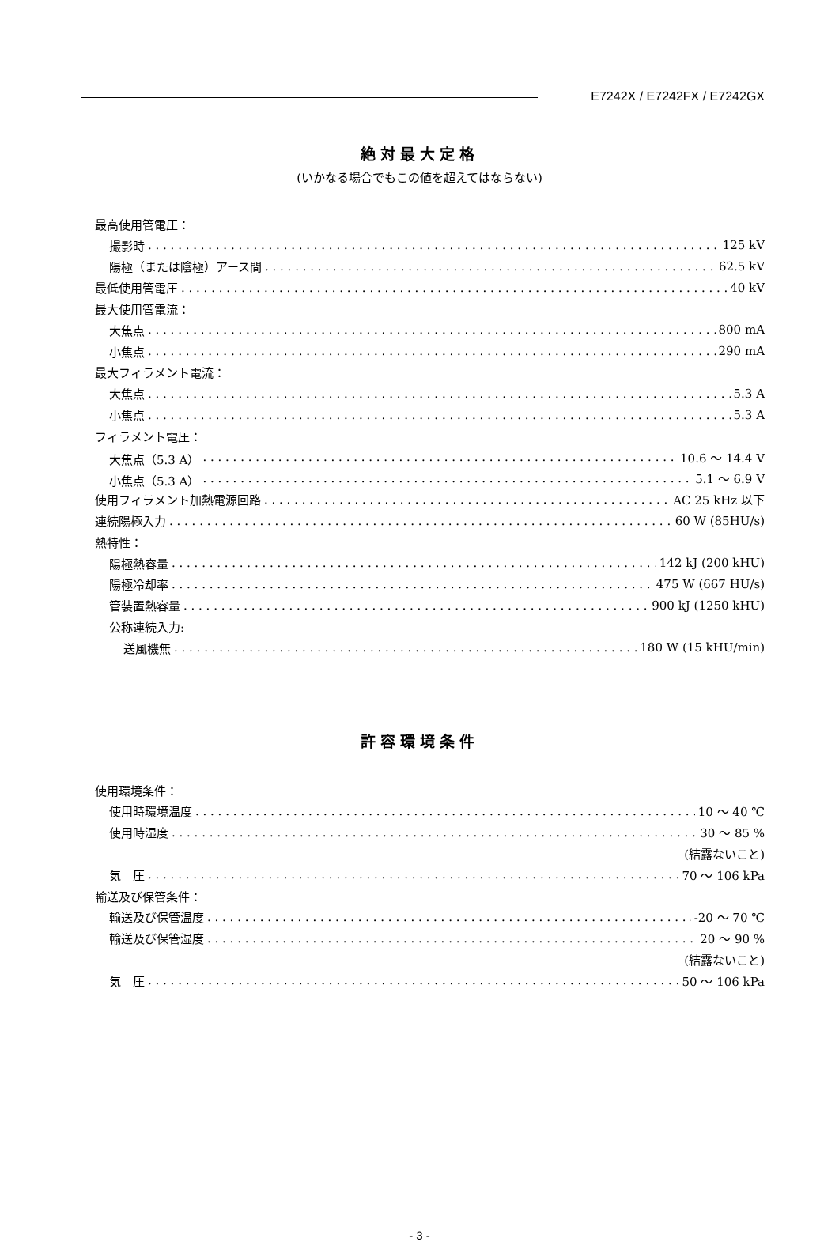E7242X / E7242FX / E7242GX
絶対最大定格
(いかなる場合でもこの値を超えてはならない)
最高使用管電圧：
撮影時 125 kV
陽極（または陰極）アース間 62.5 kV
最低使用管電圧 40 kV
最大使用管電流：
大焦点 800 mA
小焦点 290 mA
最大フィラメント電流：
大焦点 5.3 A
小焦点 5.3 A
フィラメント電圧：
大焦点（5.3 A） 10.6 ～ 14.4 V
小焦点（5.3 A） 5.1 ～ 6.9 V
使用フィラメント加熱電源回路 AC 25 kHz 以下
連続陽極入力 60 W (85HU/s)
熱特性：
陽極熱容量 142 kJ (200 kHU)
陽極冷却率 475 W (667 HU/s)
管装置熱容量 900 kJ (1250 kHU)
公称連続入力:
送風機無 180 W (15 kHU/min)
許容環境条件
使用環境条件：
使用時環境温度 10 ～ 40 ℃
使用時湿度 30 ～ 85 %
(結露ないこと)
気　圧 70 ～ 106 kPa
輸送及び保管条件：
輸送及び保管温度 -20 ～ 70 ℃
輸送及び保管湿度 20 ～ 90 %
(結露ないこと)
気　圧 50 ～ 106 kPa
- 3 -